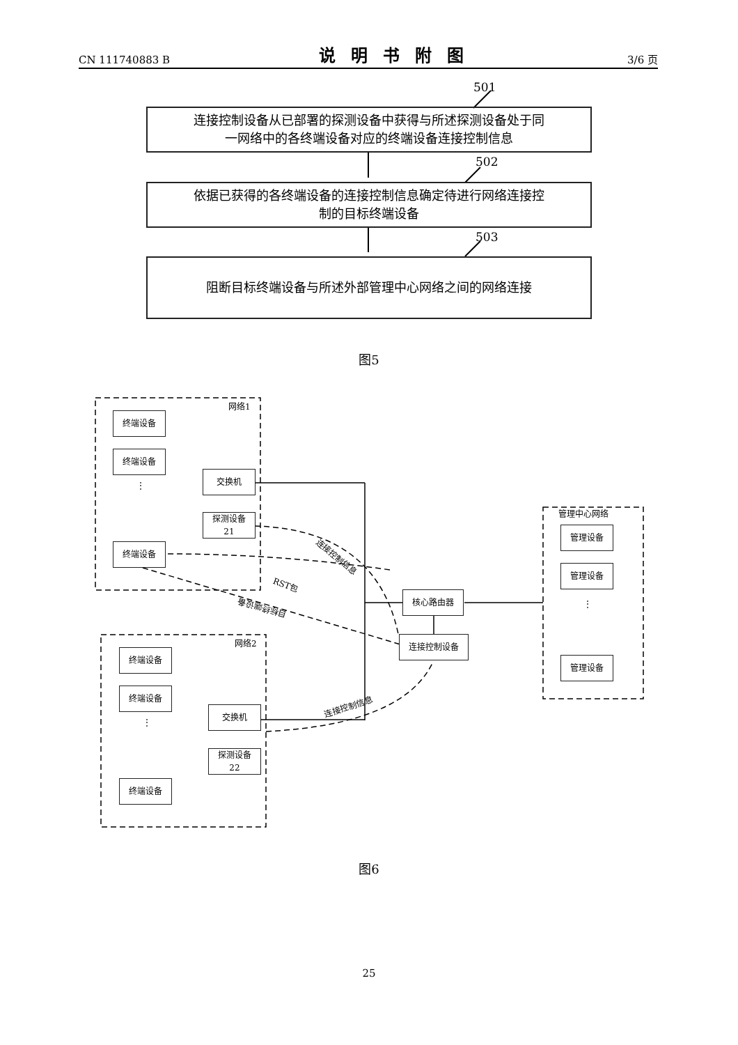CN 111740883 B 说明书附图 3/6 页
501
502
503
连接控制设备从已部署的探测设备中获得与所述探测设备处于同
一网络中的各终端设备对应的终端设备连接控制信息
依据已获得的各终端设备的连接控制信息确定待进行网络连接控
制的目标终端设备
阻断目标终端设备与所述外部管理中心网络之间的网络连接
图5
网络1
终端设备
终端设备
⋮
终端设备
交换机
探测设备
21
连接控制信息
RST包
目标终端设备
核心路由器
连接控制设备
网络2
终端设备
终端设备
⋮
终端设备
交换机
探测设备
22
连接控制信息
管理中心网络
管理设备
管理设备
⋮
管理设备
图6
25